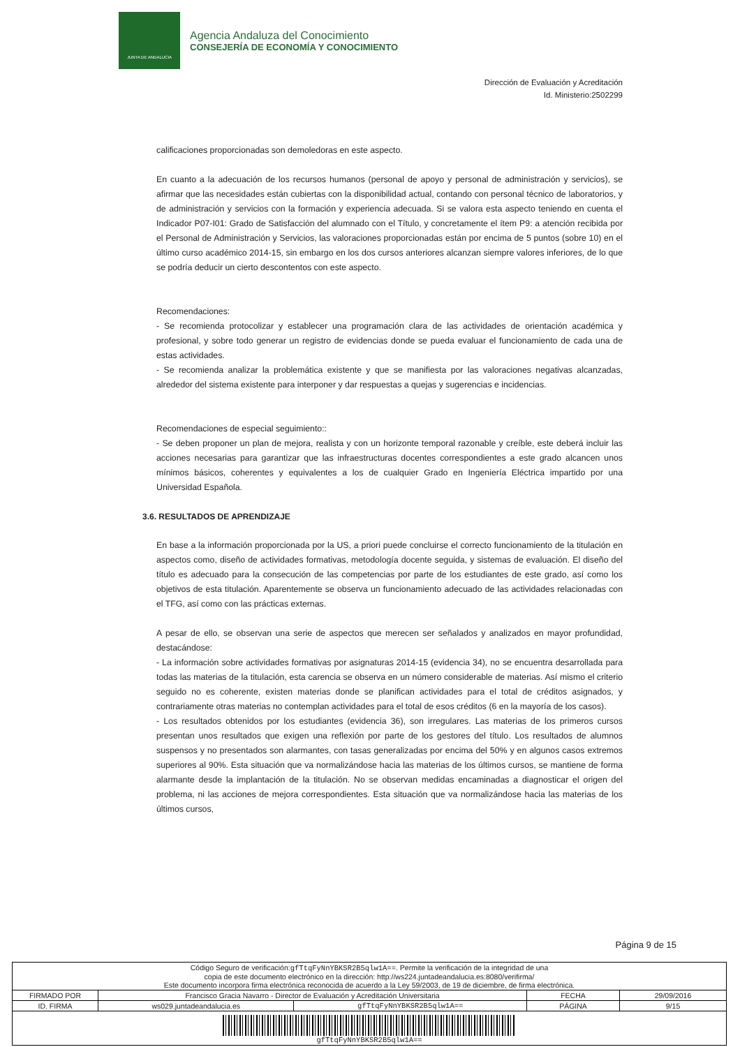JUNTA DE ANDALUCIA
Agencia Andaluza del Conocimiento
CONSEJERÍA DE ECONOMÍA Y CONOCIMIENTO
Dirección de Evaluación y Acreditación
Id. Ministerio:2502299
calificaciones proporcionadas son demoledoras en este aspecto.
En cuanto a la adecuación de los recursos humanos (personal de apoyo y personal de administración y servicios), se afirmar que las necesidades están cubiertas con la disponibilidad actual, contando con personal técnico de laboratorios, y de administración y servicios con la formación y experiencia adecuada. Si se valora esta aspecto teniendo en cuenta el Indicador P07-I01: Grado de Satisfacción del alumnado con el Título, y concretamente el ítem P9: a atención recibida por el Personal de Administración y Servicios, las valoraciones proporcionadas están por encima de 5 puntos (sobre 10) en el último curso académico 2014-15, sin embargo en los dos cursos anteriores alcanzan siempre valores inferiores, de lo que se podría deducir un cierto descontentos con este aspecto.
Recomendaciones:
- Se recomienda protocolizar y establecer una programación clara de las actividades de orientación académica y profesional, y sobre todo generar un registro de evidencias donde se pueda evaluar el funcionamiento de cada una de estas actividades.
- Se recomienda analizar la problemática existente y que se manifiesta por las valoraciones negativas alcanzadas, alrededor del sistema existente para interponer y dar respuestas a quejas y sugerencias e incidencias.
Recomendaciones de especial seguimiento::
- Se deben proponer un plan de mejora, realista y con un horizonte temporal razonable y creíble, este deberá incluir las acciones necesarias para garantizar que las infraestructuras docentes correspondientes a este grado alcancen unos mínimos básicos, coherentes y equivalentes a los de cualquier Grado en Ingeniería Eléctrica impartido por una Universidad Española.
3.6. RESULTADOS DE APRENDIZAJE
En base a la información proporcionada por la US, a priori puede concluirse el correcto funcionamiento de la titulación en aspectos como, diseño de actividades formativas, metodología docente seguida, y sistemas de evaluación. El diseño del título es adecuado para la consecución de las competencias por parte de los estudiantes de este grado, así como los objetivos de esta titulación. Aparentemente se observa un funcionamiento adecuado de las actividades relacionadas con el TFG, así como con las prácticas externas.
A pesar de ello, se observan una serie de aspectos que merecen ser señalados y analizados en mayor profundidad, destacándose:
- La información sobre actividades formativas por asignaturas 2014-15 (evidencia 34), no se encuentra desarrollada para todas las materias de la titulación, esta carencia se observa en un número considerable de materias. Así mismo el criterio seguido no es coherente, existen materias donde se planifican actividades para el total de créditos asignados, y contrariamente otras materias no contemplan actividades para el total de esos créditos (6 en la mayoría de los casos).
- Los resultados obtenidos por los estudiantes (evidencia 36), son irregulares. Las materias de los primeros cursos presentan unos resultados que exigen una reflexión por parte de los gestores del título. Los resultados de alumnos suspensos y no presentados son alarmantes, con tasas generalizadas por encima del 50% y en algunos casos extremos superiores al 90%. Esta situación que va normalizándose hacia las materias de los últimos cursos, se mantiene de forma alarmante desde la implantación de la titulación. No se observan medidas encaminadas a diagnosticar el origen del problema, ni las acciones de mejora correspondientes. Esta situación que va normalizándose hacia las materias de los últimos cursos,
Página 9 de 15
| Código Seguro de verificación: gfTtqFyNnYBKSR2B5qlw1A== . Permite la verificación de la integridad de una copia de este documento electrónico en la dirección: http://ws224.juntadeandalucia.es:8080/verifirma/ Este documento incorpora firma electrónica reconocida de acuerdo a la Ley 59/2003, de 19 de diciembre, de firma electrónica. | | | | |
| FIRMADO POR | Francisco Gracia Navarro - Director de Evaluación y Acreditación Universitaria | | FECHA | 29/09/2016 |
| ID. FIRMA | ws029.juntadeandalucia.es | gfTtqFyNnYBKSR2B5qlw1A== | PÁGINA | 9/15 |
| gfTtqFyNnYBKSR2B5qlw1A== | | | | |